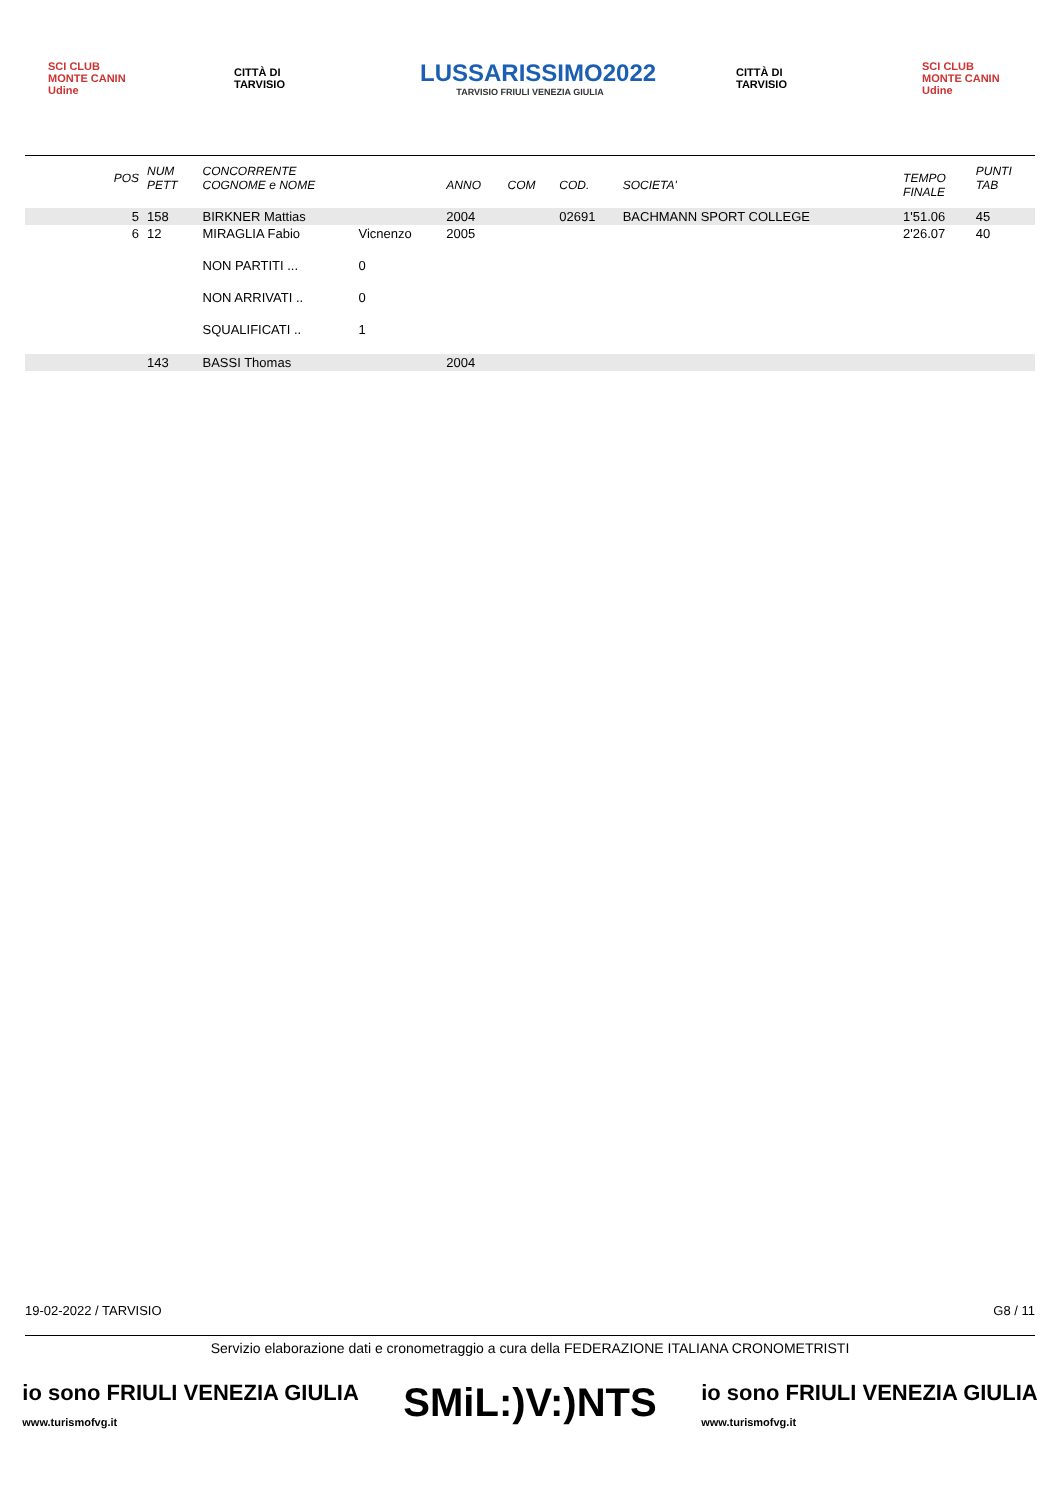SCI CLUB MONTE CANIN Udine
CITTÀ DI TARVISIO
LUSSARISSIMO2022
TARVISIO FRIULI VENEZIA GIULIA
CITTÀ DI TARVISIO
SCI CLUB MONTE CANIN Udine
| POS | NUM PETT | CONCORRENTE COGNOME e NOME | | ANNO | COM | COD. | SOCIETA' | TEMPO FINALE | PUNTI TAB |
| --- | --- | --- | --- | --- | --- | --- | --- | --- | --- |
| 5 | 158 | BIRKNER Mattias | | 2004 | | 02691 | BACHMANN SPORT COLLEGE | 1'51.06 | 45 |
| 6 | 12 | MIRAGLIA Fabio | Vicnenzo | 2005 | | | | 2'26.07 | 40 |
| | | NON PARTITI ... | 0 | | | | | | |
| | | NON ARRIVATI .. | 0 | | | | | | |
| | | SQUALIFICATI .. | 1 | | | | | | |
| | 143 | BASSI Thomas | | 2004 | | | | | |
19-02-2022 / TARVISIO G8 / 11
Servizio elaborazione dati e cronometraggio a cura della FEDERAZIONE ITALIANA CRONOMETRISTI
io sono FRIULI VENEZIA GIULIA
www.turismofvg.it SMiL:)V:)NTS io sono FRIULI VENEZIA GIULIA
www.turismofvg.it